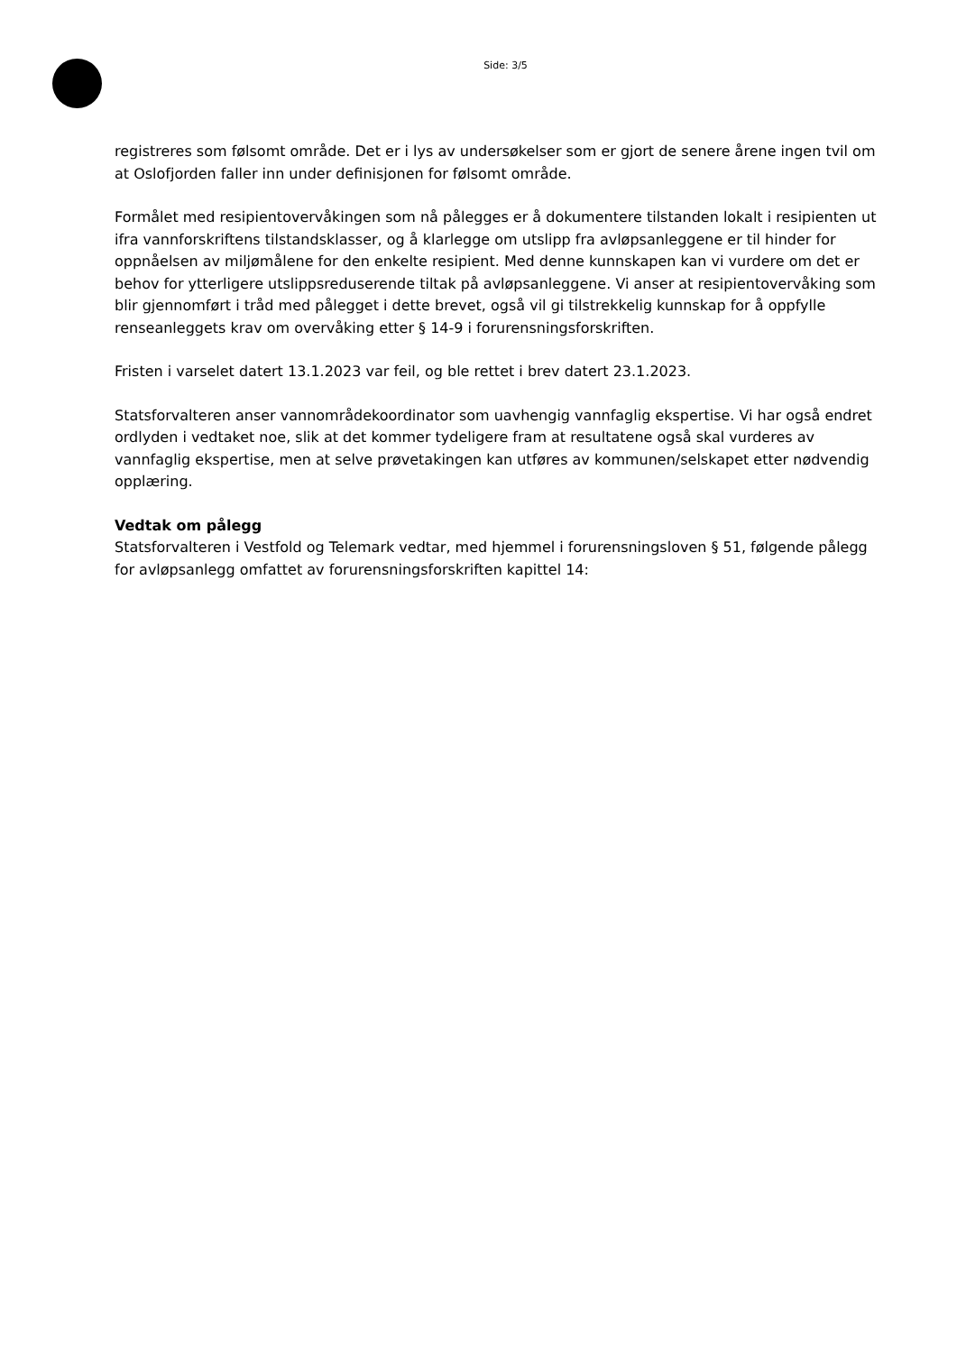Side: 3/5
registreres som følsomt område. Det er i lys av undersøkelser som er gjort de senere årene ingen tvil om at Oslofjorden faller inn under definisjonen for følsomt område.
Formålet med resipientovervåkingen som nå pålegges er å dokumentere tilstanden lokalt i resipienten ut ifra vannforskriftens tilstandsklasser, og å klarlegge om utslipp fra avløpsanleggene er til hinder for oppnåelsen av miljømålene for den enkelte resipient. Med denne kunnskapen kan vi vurdere om det er behov for ytterligere utslippsreduserende tiltak på avløpsanleggene. Vi anser at resipientovervåking som blir gjennomført i tråd med pålegget i dette brevet, også vil gi tilstrekkelig kunnskap for å oppfylle renseanleggets krav om overvåking etter § 14-9 i forurensningsforskriften.
Fristen i varselet datert 13.1.2023 var feil, og ble rettet i brev datert 23.1.2023.
Statsforvalteren anser vannområdekoordinator som uavhengig vannfaglig ekspertise. Vi har også endret ordlyden i vedtaket noe, slik at det kommer tydeligere fram at resultatene også skal vurderes av vannfaglig ekspertise, men at selve prøvetakingen kan utføres av kommunen/selskapet etter nødvendig opplæring.
Vedtak om pålegg
Statsforvalteren i Vestfold og Telemark vedtar, med hjemmel i forurensningsloven § 51, følgende pålegg for avløpsanlegg omfattet av forurensningsforskriften kapittel 14: